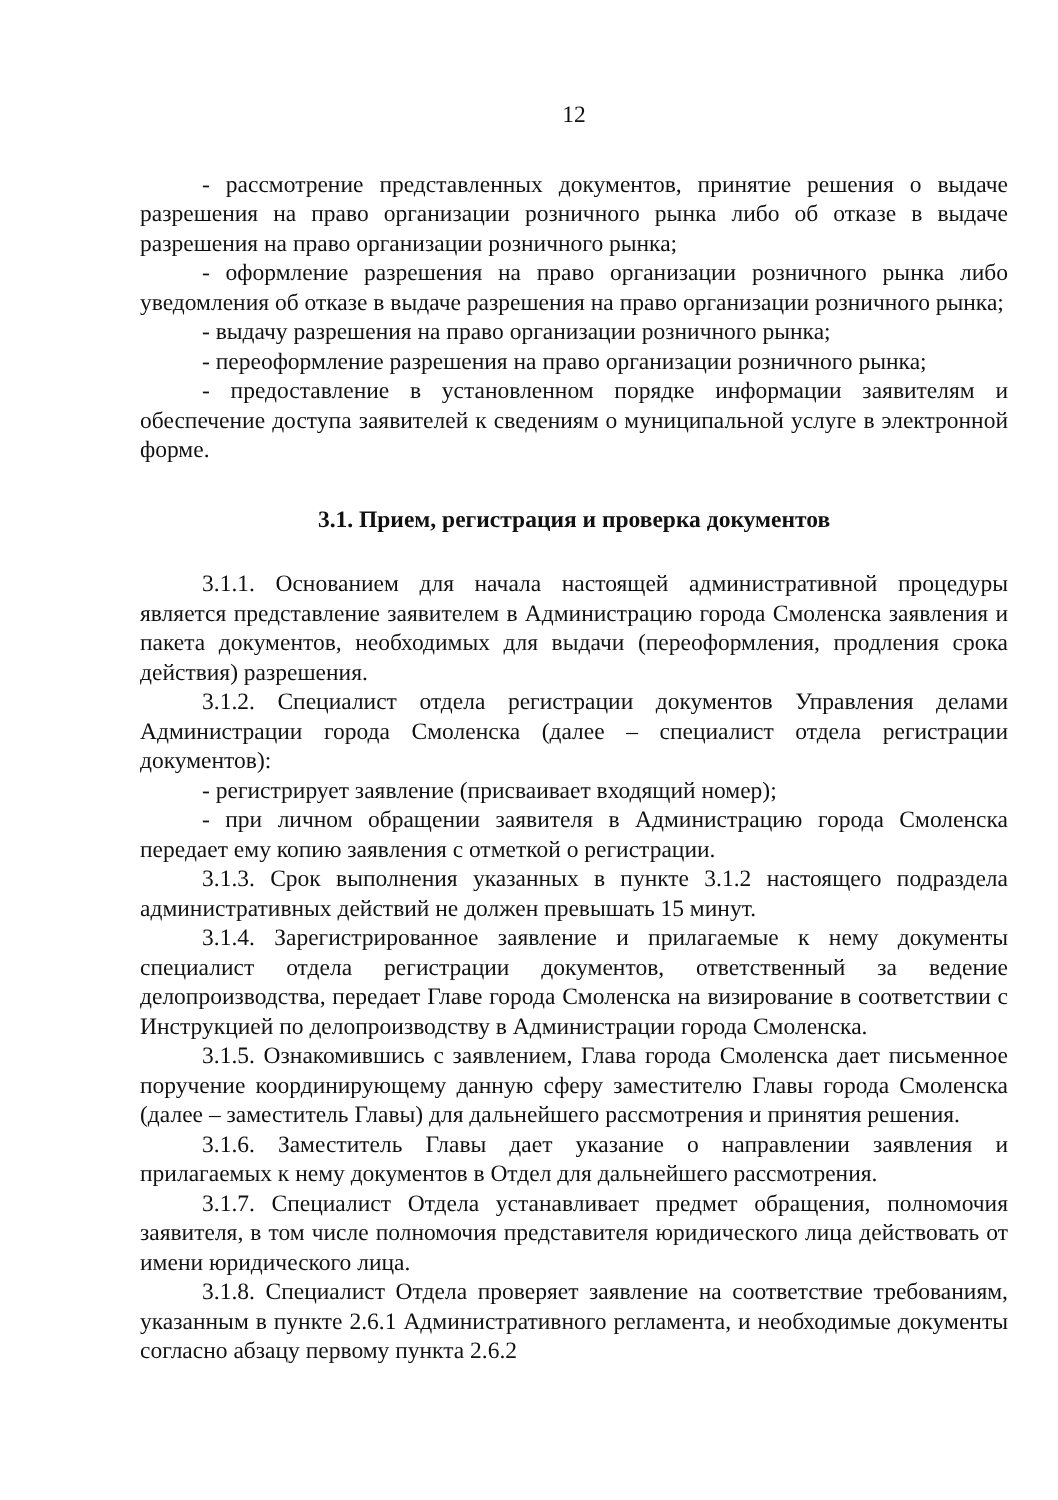12
- рассмотрение представленных документов, принятие решения о выдаче разрешения на право организации розничного рынка либо об отказе в выдаче разрешения на право организации розничного рынка;
- оформление разрешения на право организации розничного рынка либо уведомления об отказе в выдаче разрешения на право организации розничного рынка;
- выдачу разрешения на право организации розничного рынка;
- переоформление разрешения на право организации розничного рынка;
- предоставление в установленном порядке информации заявителям и обеспечение доступа заявителей к сведениям о муниципальной услуге в электронной форме.
3.1. Прием, регистрация и проверка документов
3.1.1. Основанием для начала настоящей административной процедуры является представление заявителем в Администрацию города Смоленска заявления и пакета документов, необходимых для выдачи (переоформления, продления срока действия) разрешения.
3.1.2. Специалист отдела регистрации документов Управления делами Администрации города Смоленска (далее – специалист отдела регистрации документов):
- регистрирует заявление (присваивает входящий номер);
- при личном обращении заявителя в Администрацию города Смоленска передает ему копию заявления с отметкой о регистрации.
3.1.3. Срок выполнения указанных в пункте 3.1.2 настоящего подраздела административных действий не должен превышать 15 минут.
3.1.4. Зарегистрированное заявление и прилагаемые к нему документы специалист отдела регистрации документов, ответственный за ведение делопроизводства, передает Главе города Смоленска на визирование в соответствии с Инструкцией по делопроизводству в Администрации города Смоленска.
3.1.5. Ознакомившись с заявлением, Глава города Смоленска дает письменное поручение координирующему данную сферу заместителю Главы города Смоленска (далее – заместитель Главы) для дальнейшего рассмотрения и принятия решения.
3.1.6. Заместитель Главы дает указание о направлении заявления и прилагаемых к нему документов в Отдел для дальнейшего рассмотрения.
3.1.7. Специалист Отдела устанавливает предмет обращения, полномочия заявителя, в том числе полномочия представителя юридического лица действовать от имени юридического лица.
3.1.8. Специалист Отдела проверяет заявление на соответствие требованиям, указанным в пункте 2.6.1 Административного регламента, и необходимые документы согласно абзацу первому пункта 2.6.2